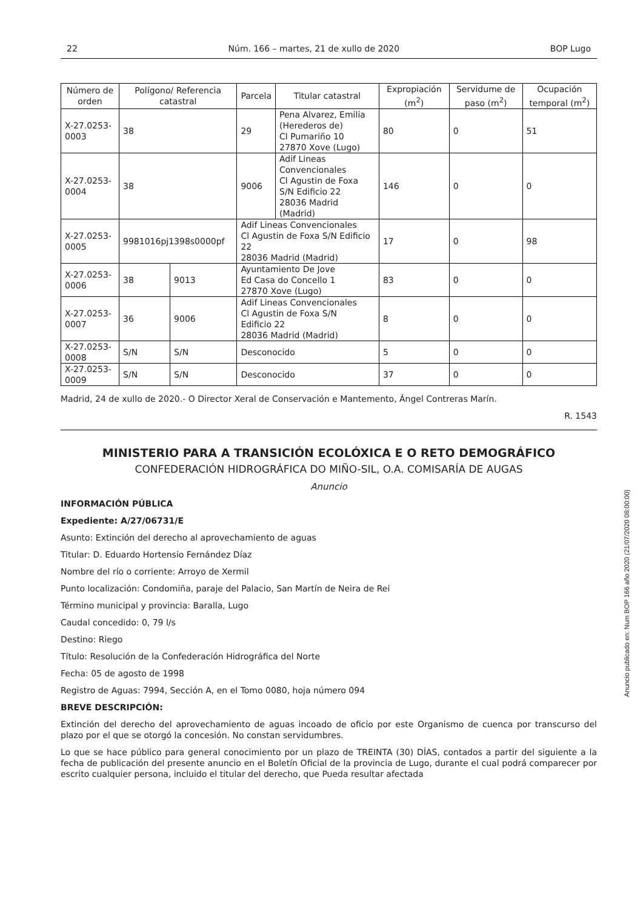22 Núm. 166 – martes, 21 de xullo de 2020 BOP Lugo
| Número de orden | Polígono/ Referencia catastral | | Parcela | Titular catastral | Expropiación (m<sup>2</sup>) | Servidume de paso (m<sup>2</sup>) | Ocupación temporal (m<sup>2</sup>) |
| --- | --- | --- | --- | --- | --- | --- | --- |
| X-27.0253-0003 | 38 | | 29 | Pena Alvarez, Emilia (Herederos de) Cl Pumariño 10 27870 Xove (Lugo) | 80 | 0 | 51 |
| X-27.0253-0004 | 38 | | 9006 | Adif Lineas Convencionales Cl Agustin de Foxa S/N Edificio 22 28036 Madrid (Madrid) | 146 | 0 | 0 |
| X-27.0253-0005 | 9981016pj1398s0000pf | | Adif Lineas Convencionales Cl Agustin de Foxa S/N Edificio 22 28036 Madrid (Madrid) | | 17 | 0 | 98 |
| X-27.0253-0006 | 38 | 9013 | Ayuntamiento De Jove Ed Casa do Concello 1 27870 Xove (Lugo) | | 83 | 0 | 0 |
| X-27.0253-0007 | 36 | 9006 | Adif Lineas Convencionales Cl Agustin de Foxa S/N Edificio 22 28036 Madrid (Madrid) | | 8 | 0 | 0 |
| X-27.0253-0008 | S/N | S/N | Desconocido | | 5 | 0 | 0 |
| X-27.0253-0009 | S/N | S/N | Desconocido | | 37 | 0 | 0 |
Madrid, 24 de xullo de 2020.- O Director Xeral de Conservación e Mantemento, Ángel Contreras Marín.
R. 1543
MINISTERIO PARA A TRANSICIÓN ECOLÓXICA E O RETO DEMOGRÁFICO
CONFEDERACIÓN HIDROGRÁFICA DO MIÑO-SIL, O.A. COMISARÍA DE AUGAS
Anuncio
INFORMACIÓN PÚBLICA
Expediente: A/27/06731/E
Asunto: Extinción del derecho al aprovechamiento de aguas
Titular: D. Eduardo Hortensio Fernández Díaz
Nombre del río o corriente: Arroyo de Xermil
Punto localización: Condomiña, paraje del Palacio, San Martín de Neira de Rei
Término municipal y provincia: Baralla, Lugo
Caudal concedido: 0, 79 l/s
Destino: Riego
Título: Resolución de la Confederación Hidrográfica del Norte
Fecha: 05 de agosto de 1998
Registro de Aguas: 7994, Sección A, en el Tomo 0080, hoja número 094
BREVE DESCRIPCIÓN:
Extinción del derecho del aprovechamiento de aguas incoado de oficio por este Organismo de cuenca por transcurso del plazo por el que se otorgó la concesión. No constan servidumbres.
Lo que se hace público para general conocimiento por un plazo de TREINTA (30) DÍAS, contados a partir del siguiente a la fecha de publicación del presente anuncio en el Boletín Oficial de la provincia de Lugo, durante el cual podrá comparecer por escrito cualquier persona, incluido el titular del derecho, que Pueda resultar afectada
Anuncio publicado en: Num BOP 166 año 2020 (21/07/2020 08:00:00)